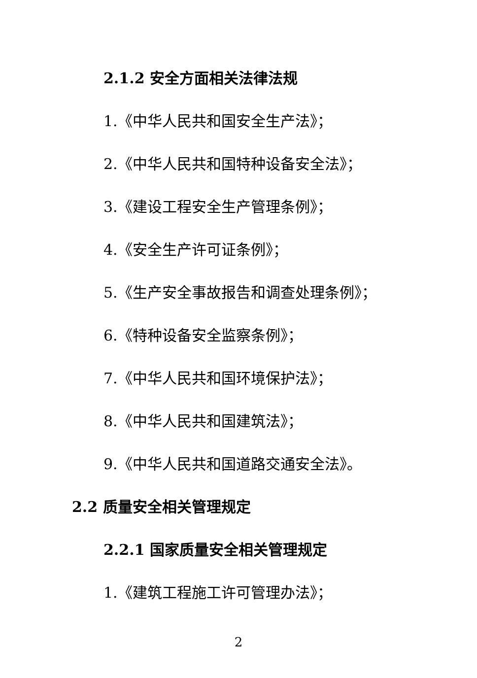2.1.2 安全方面相关法律法规
1.《中华人民共和国安全生产法》；
2.《中华人民共和国特种设备安全法》；
3.《建设工程安全生产管理条例》；
4.《安全生产许可证条例》；
5.《生产安全事故报告和调查处理条例》；
6.《特种设备安全监察条例》；
7.《中华人民共和国环境保护法》；
8.《中华人民共和国建筑法》；
9.《中华人民共和国道路交通安全法》。
2.2 质量安全相关管理规定
2.2.1 国家质量安全相关管理规定
1.《建筑工程施工许可管理办法》；
2